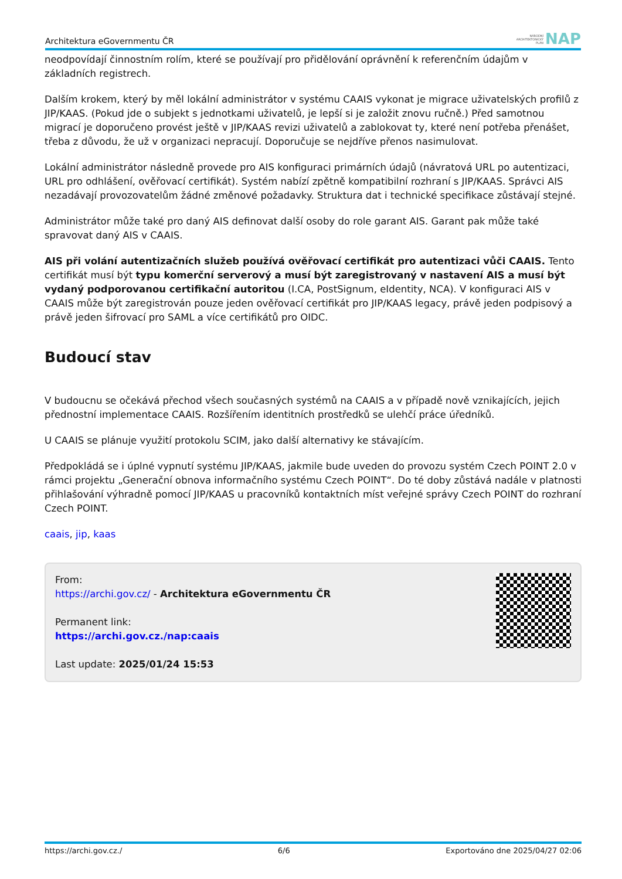Architektura eGovernmentu ČR NÁRODNÍ
ARCHITEKTONICKÝ
PLÁN NAP
neodpovídají činnostním rolím, které se používají pro přidělování oprávnění k referenčním údajům v základních registrech.
Dalším krokem, který by měl lokální administrátor v systému CAAIS vykonat je migrace uživatelských profilů z JIP/KAAS. (Pokud jde o subjekt s jednotkami uživatelů, je lepší si je založit znovu ručně.) Před samotnou migrací je doporučeno provést ještě v JIP/KAAS revizi uživatelů a zablokovat ty, které není potřeba přenášet, třeba z důvodu, že už v organizaci nepracují. Doporučuje se nejdříve přenos nasimulovat.
Lokální administrátor následně provede pro AIS konfiguraci primárních údajů (návratová URL po autentizaci, URL pro odhlášení, ověřovací certifikát). Systém nabízí zpětně kompatibilní rozhraní s JIP/KAAS. Správci AIS nezadávají provozovatelům žádné změnové požadavky. Struktura dat i technické specifikace zůstávají stejné.
Administrátor může také pro daný AIS definovat další osoby do role garant AIS. Garant pak může také spravovat daný AIS v CAAIS.
AIS při volání autentizačních služeb používá ověřovací certifikát pro autentizaci vůči CAAIS. Tento certifikát musí být typu komerční serverový a musí být zaregistrovaný v nastavení AIS a musí být vydaný podporovanou certifikační autoritou (I.CA, PostSignum, eIdentity, NCA). V konfiguraci AIS v CAAIS může být zaregistrován pouze jeden ověřovací certifikát pro JIP/KAAS legacy, právě jeden podpisový a právě jeden šifrovací pro SAML a více certifikátů pro OIDC.
Budoucí stav
V budoucnu se očekává přechod všech současných systémů na CAAIS a v případě nově vznikajících, jejich přednostní implementace CAAIS. Rozšířením identitních prostředků se ulehčí práce úředníků.
U CAAIS se plánuje využití protokolu SCIM, jako další alternativy ke stávajícím.
Předpokládá se i úplné vypnutí systému JIP/KAAS, jakmile bude uveden do provozu systém Czech POINT 2.0 v rámci projektu „Generační obnova informačního systému Czech POINT“. Do té doby zůstává nadále v platnosti přihlašování výhradně pomocí JIP/KAAS u pracovníků kontaktních míst veřejné správy Czech POINT do rozhraní Czech POINT.
caais, jip, kaas
From:
https://archi.gov.cz/ - Architektura eGovernmentu ČR
Permanent link:
https://archi.gov.cz./nap:caais
Last update: 2025/01/24 15:53
https://archi.gov.cz./ 6/6 Exportováno dne 2025/04/27 02:06